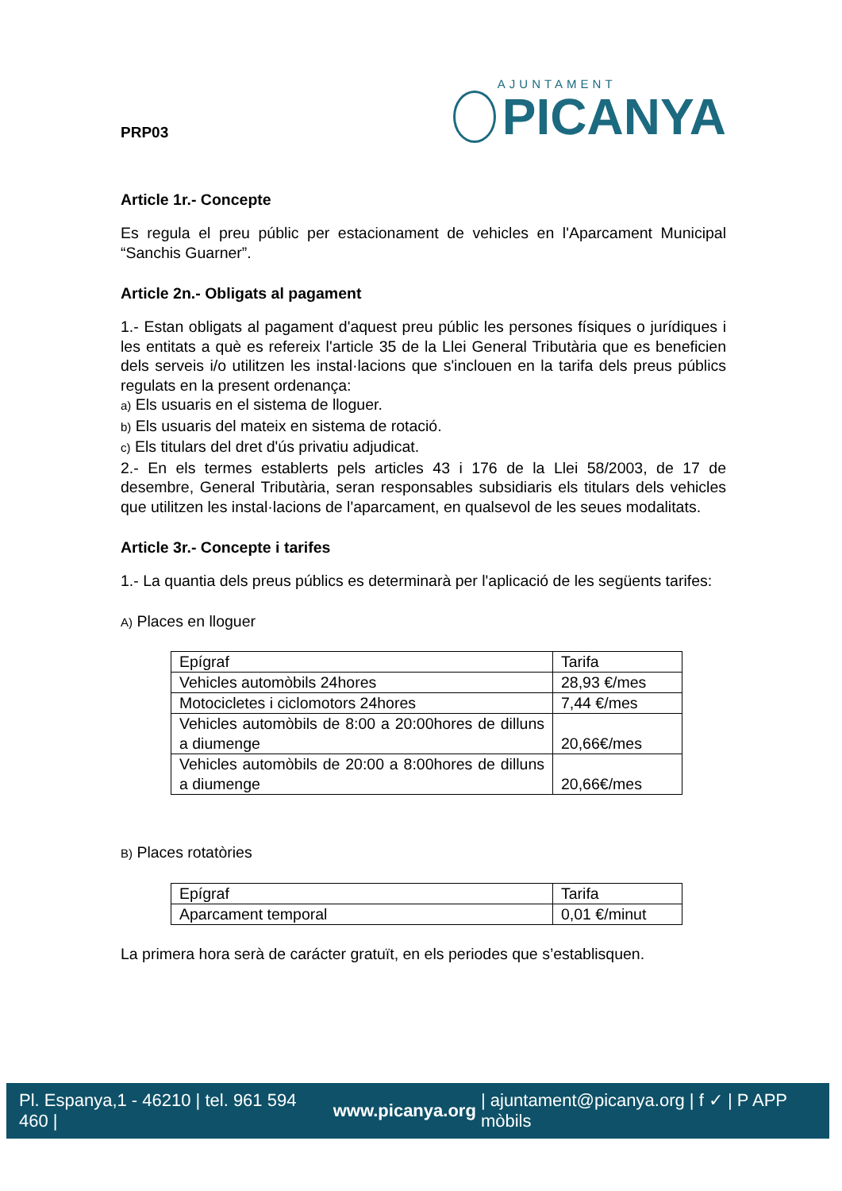PRP03
AJUNTAMENT
PICANYA
Article 1r.- Concepte
Es regula el preu públic per estacionament de vehicles en l'Aparcament Municipal “Sanchis Guarner”.
Article 2n.- Obligats al pagament
1.- Estan obligats al pagament d'aquest preu públic les persones físiques o jurídiques i les entitats a què es refereix l'article 35 de la Llei General Tributària que es beneficien dels serveis i/o utilitzen les instal·lacions que s'inclouen en la tarifa dels preus públics regulats en la present ordenança:
a) Els usuaris en el sistema de lloguer.
b) Els usuaris del mateix en sistema de rotació.
c) Els titulars del dret d'ús privatiu adjudicat.
2.- En els termes establerts pels articles 43 i 176 de la Llei 58/2003, de 17 de desembre, General Tributària, seran responsables subsidiaris els titulars dels vehicles que utilitzen les instal·lacions de l'aparcament, en qualsevol de les seues modalitats.
Article 3r.- Concepte i tarifes
1.- La quantia dels preus públics es determinarà per l'aplicació de les següents tarifes:
A) Places en lloguer
| Epígraf | Tarifa |
| Vehicles automòbils 24hores | 28,93 €/mes |
| Motocicletes i ciclomotors 24hores | 7,44 €/mes |
| Vehicles automòbils de 8:00 a 20:00hores de dilluns a diumenge | 20,66€/mes |
| Vehicles automòbils de 20:00 a 8:00hores de dilluns a diumenge | 20,66€/mes |
B) Places rotatòries
| Epígraf | Tarifa |
| Aparcament temporal | 0,01 €/minut |
La primera hora serà de carácter gratuït, en els periodes que s’establisquen.
Pl. Espanya,1 - 46210 | tel. 961 594 460 | www.picanya.org | ajuntament@picanya.org | f ✓ | P APP mòbils